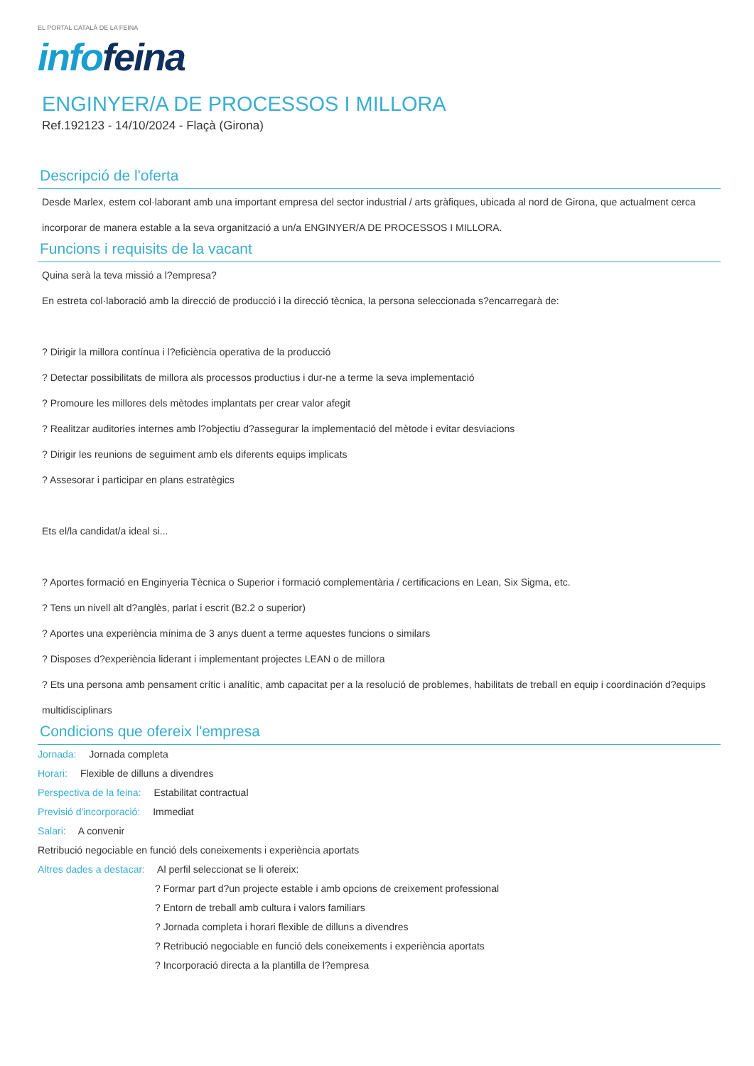EL PORTAL CATALÀ DE LA FEINA
info feina
ENGINYER/A DE PROCESSOS I MILLORA
Ref.192123 - 14/10/2024 - Flaçà (Girona)
Descripció de l'oferta
Desde Marlex, estem col·laborant amb una important empresa del sector industrial / arts gràfiques, ubicada al nord de Girona, que actualment cerca incorporar de manera estable a la seva organització a un/a ENGINYER/A DE PROCESSOS I MILLORA.
Funcions i requisits de la vacant
Quina serà la teva missió a l?empresa?
En estreta col·laboració amb la direcció de producció i la direcció tècnica, la persona seleccionada s?encarregarà de:
? Dirigir la millora contínua i l?eficiència operativa de la producció
? Detectar possibilitats de millora als processos productius i dur-ne a terme la seva implementació
? Promoure les millores dels mètodes implantats per crear valor afegit
? Realitzar auditories internes amb l?objectiu d?assegurar la implementació del mètode i evitar desviacions
? Dirigir les reunions de seguiment amb els diferents equips implicats
? Assesorar i participar en plans estratègics
Ets el/la candidat/a ideal si...
? Aportes formació en Enginyeria Tècnica o Superior i formació complementària / certificacions en Lean, Six Sigma, etc.
? Tens un nivell alt d?anglès, parlat i escrit (B2.2 o superior)
? Aportes una experiència mínima de 3 anys duent a terme aquestes funcions o similars
? Disposes d?experiència liderant i implementant projectes LEAN o de millora
? Ets una persona amb pensament crític i analític, amb capacitat per a la resolució de problemes, habilitats de treball en equip i coordinación d?equips multidisciplinars
Condicions que ofereix l'empresa
Jornada: Jornada completa
Horari: Flexible de dilluns a divendres
Perspectiva de la feina: Estabilitat contractual
Previsió d'incorporació: Immediat
Salari: A convenir
Retribució negociable en funció dels coneixements i experiència aportats
Altres dades a destacar: Al perfil seleccionat se li ofereix:
? Formar part d?un projecte estable i amb opcions de creixement professional
? Entorn de treball amb cultura i valors familiars
? Jornada completa i horari flexible de dilluns a divendres
? Retribució negociable en funció dels coneixements i experiència aportats
? Incorporació directa a la plantilla de l?empresa